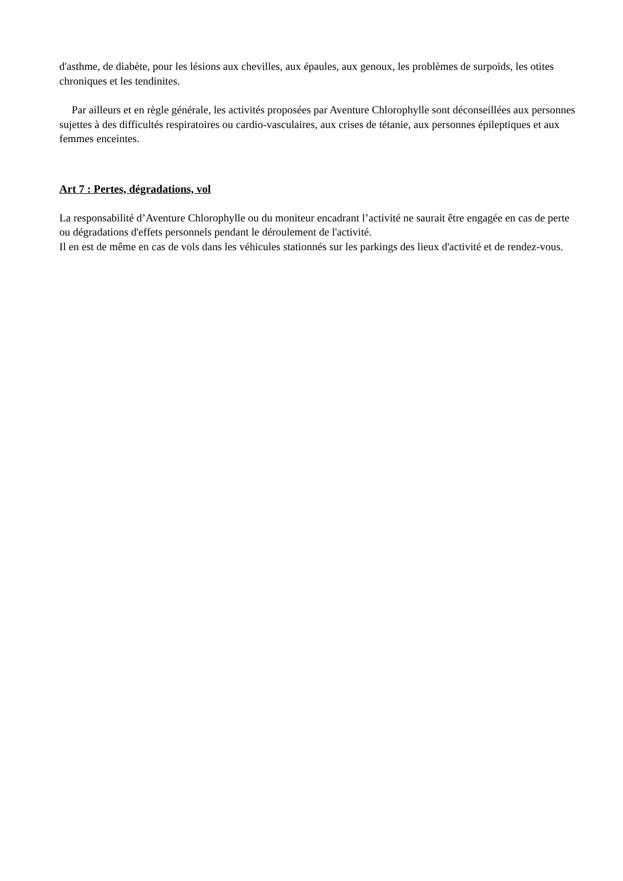d'asthme, de diabète, pour les lésions aux chevilles, aux épaules, aux genoux, les problèmes de surpoids, les otites chroniques et les tendinites.
Par ailleurs et en règle générale, les activités proposées par Aventure Chlorophylle sont déconseillées aux personnes sujettes à des difficultés respiratoires ou cardio-vasculaires, aux crises de tétanie, aux personnes épileptiques et aux femmes enceintes.
Art 7 : Pertes, dégradations, vol
La responsabilité d’Aventure Chlorophylle ou du moniteur encadrant l’activité ne saurait être engagée en cas de perte ou dégradations d'effets personnels pendant le déroulement de l'activité.
Il en est de même en cas de vols dans les véhicules stationnés sur les parkings des lieux d'activité et de rendez-vous.